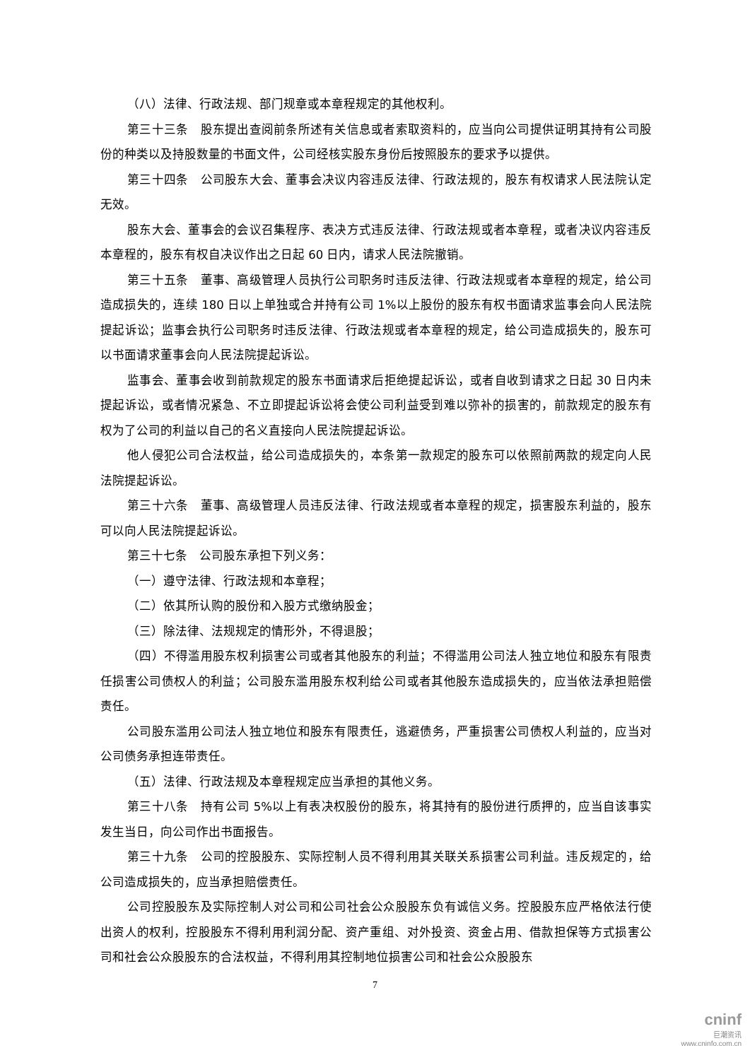（八）法律、行政法规、部门规章或本章程规定的其他权利。
第三十三条　股东提出查阅前条所述有关信息或者索取资料的，应当向公司提供证明其持有公司股份的种类以及持股数量的书面文件，公司经核实股东身份后按照股东的要求予以提供。
第三十四条　公司股东大会、董事会决议内容违反法律、行政法规的，股东有权请求人民法院认定无效。
股东大会、董事会的会议召集程序、表决方式违反法律、行政法规或者本章程，或者决议内容违反本章程的，股东有权自决议作出之日起 60 日内，请求人民法院撤销。
第三十五条　董事、高级管理人员执行公司职务时违反法律、行政法规或者本章程的规定，给公司造成损失的，连续 180 日以上单独或合并持有公司 1%以上股份的股东有权书面请求监事会向人民法院提起诉讼；监事会执行公司职务时违反法律、行政法规或者本章程的规定，给公司造成损失的，股东可以书面请求董事会向人民法院提起诉讼。
监事会、董事会收到前款规定的股东书面请求后拒绝提起诉讼，或者自收到请求之日起 30 日内未提起诉讼，或者情况紧急、不立即提起诉讼将会使公司利益受到难以弥补的损害的，前款规定的股东有权为了公司的利益以自己的名义直接向人民法院提起诉讼。
他人侵犯公司合法权益，给公司造成损失的，本条第一款规定的股东可以依照前两款的规定向人民法院提起诉讼。
第三十六条　董事、高级管理人员违反法律、行政法规或者本章程的规定，损害股东利益的，股东可以向人民法院提起诉讼。
第三十七条　公司股东承担下列义务：
（一）遵守法律、行政法规和本章程；
（二）依其所认购的股份和入股方式缴纳股金；
（三）除法律、法规规定的情形外，不得退股；
（四）不得滥用股东权利损害公司或者其他股东的利益；不得滥用公司法人独立地位和股东有限责任损害公司债权人的利益；公司股东滥用股东权利给公司或者其他股东造成损失的，应当依法承担赔偿责任。
公司股东滥用公司法人独立地位和股东有限责任，逃避债务，严重损害公司债权人利益的，应当对公司债务承担连带责任。
（五）法律、行政法规及本章程规定应当承担的其他义务。
第三十八条　持有公司 5%以上有表决权股份的股东，将其持有的股份进行质押的，应当自该事实发生当日，向公司作出书面报告。
第三十九条　公司的控股股东、实际控制人员不得利用其关联关系损害公司利益。违反规定的，给公司造成损失的，应当承担赔偿责任。
公司控股股东及实际控制人对公司和公司社会公众股股东负有诚信义务。控股股东应严格依法行使出资人的权利，控股股东不得利用利润分配、资产重组、对外投资、资金占用、借款担保等方式损害公司和社会公众股股东的合法权益，不得利用其控制地位损害公司和社会公众股股东
7
cninf
巨潮资讯
www.cninfo.com.cn